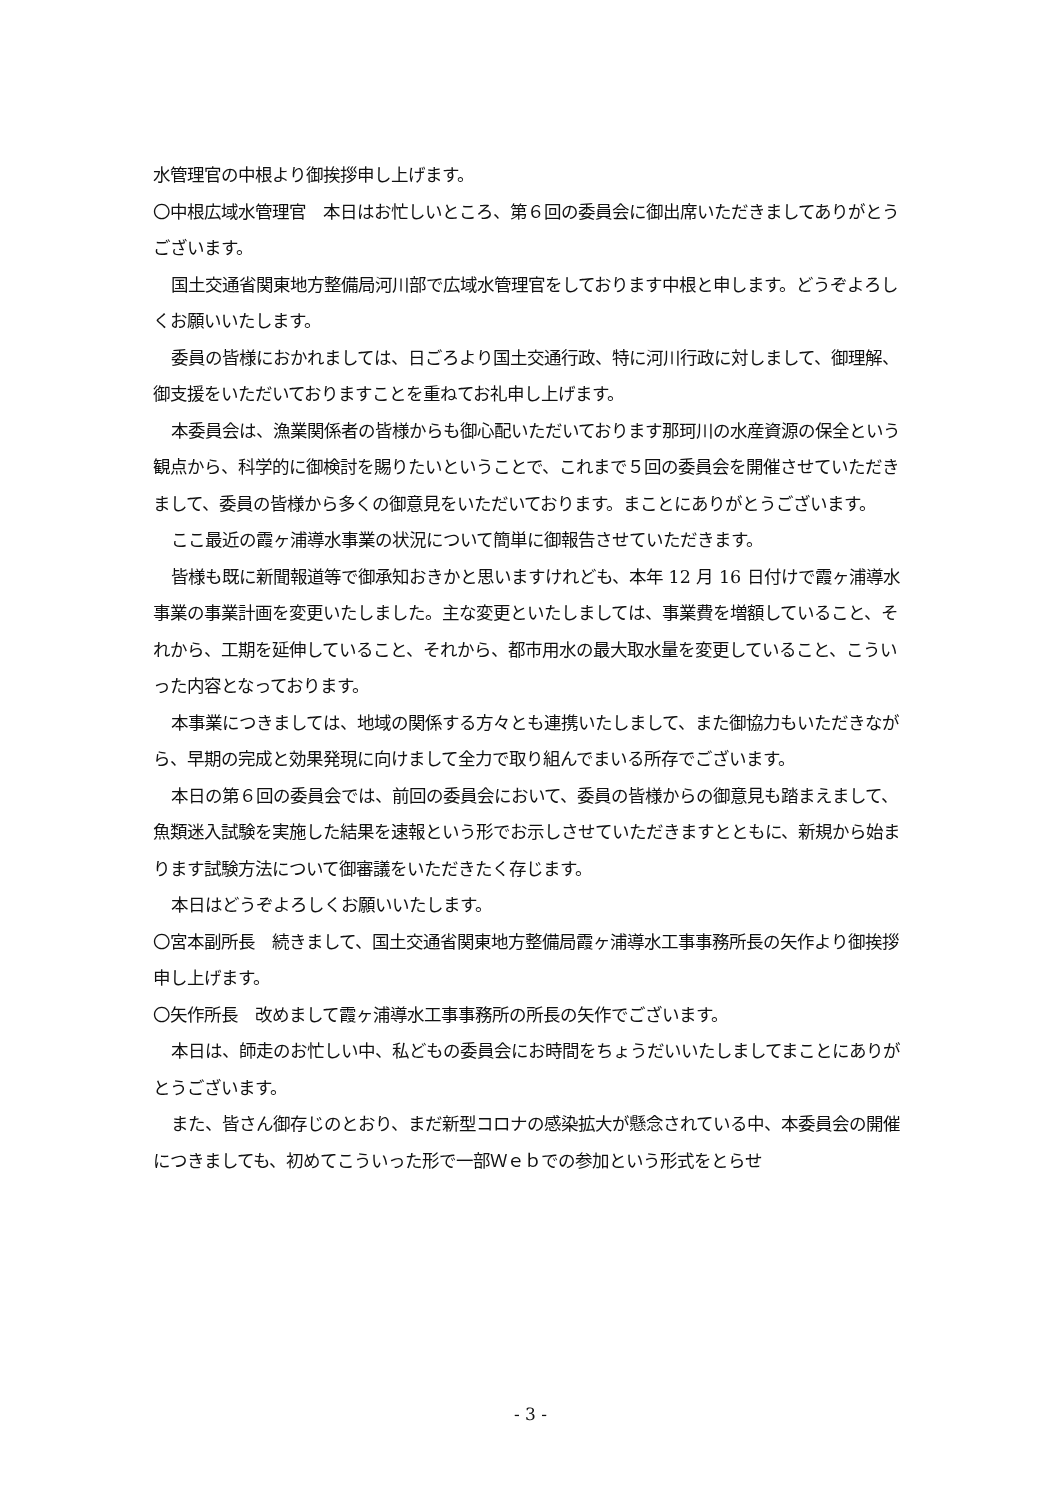水管理官の中根より御挨拶申し上げます。
〇中根広域水管理官　本日はお忙しいところ、第６回の委員会に御出席いただきましてありがとうございます。
国土交通省関東地方整備局河川部で広域水管理官をしております中根と申します。どうぞよろしくお願いいたします。
委員の皆様におかれましては、日ごろより国土交通行政、特に河川行政に対しまして、御理解、御支援をいただいておりますことを重ねてお礼申し上げます。
本委員会は、漁業関係者の皆様からも御心配いただいております那珂川の水産資源の保全という観点から、科学的に御検討を賜りたいということで、これまで５回の委員会を開催させていただきまして、委員の皆様から多くの御意見をいただいております。まことにありがとうございます。
ここ最近の霞ヶ浦導水事業の状況について簡単に御報告させていただきます。
皆様も既に新聞報道等で御承知おきかと思いますけれども、本年 12 月 16 日付けで霞ヶ浦導水事業の事業計画を変更いたしました。主な変更といたしましては、事業費を増額していること、それから、工期を延伸していること、それから、都市用水の最大取水量を変更していること、こういった内容となっております。
本事業につきましては、地域の関係する方々とも連携いたしまして、また御協力もいただきながら、早期の完成と効果発現に向けまして全力で取り組んでまいる所存でございます。
本日の第６回の委員会では、前回の委員会において、委員の皆様からの御意見も踏まえまして、魚類迷入試験を実施した結果を速報という形でお示しさせていただきますとともに、新規から始まります試験方法について御審議をいただきたく存じます。
本日はどうぞよろしくお願いいたします。
〇宮本副所長　続きまして、国土交通省関東地方整備局霞ヶ浦導水工事事務所長の矢作より御挨拶申し上げます。
〇矢作所長　改めまして霞ヶ浦導水工事事務所の所長の矢作でございます。
本日は、師走のお忙しい中、私どもの委員会にお時間をちょうだいいたしましてまことにありがとうございます。
また、皆さん御存じのとおり、まだ新型コロナの感染拡大が懸念されている中、本委員会の開催につきましても、初めてこういった形で一部Ｗｅｂでの参加という形式をとらせ
- 3 -